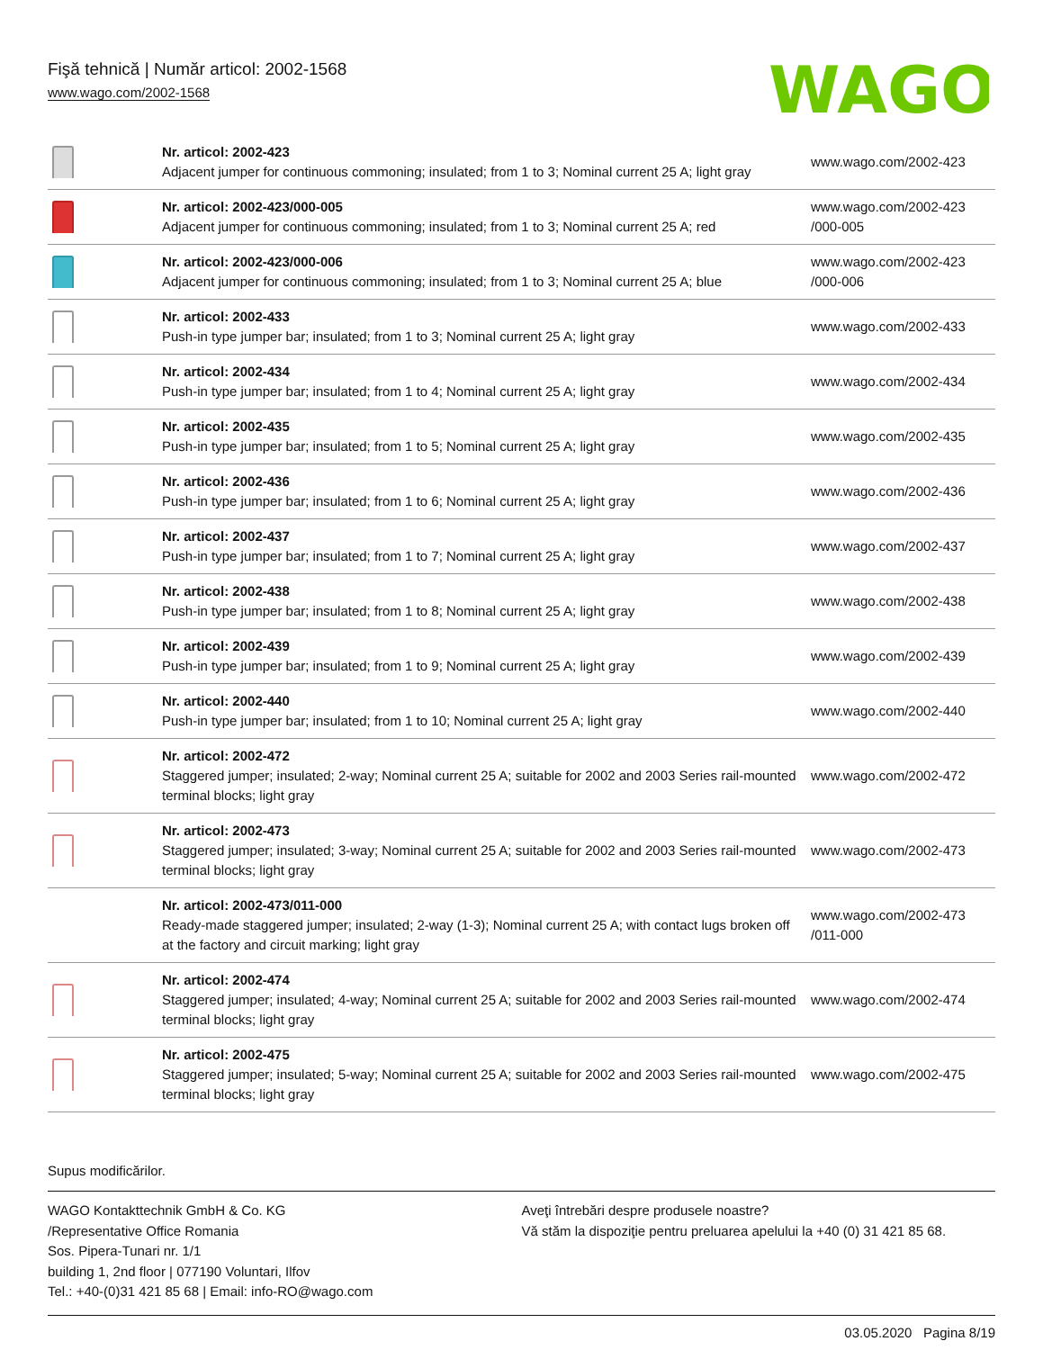Fişă tehnică | Număr articol: 2002-1568
www.wago.com/2002-1568
WAGO
| | Nr. articol: 2002-423 Adjacent jumper for continuous commoning; insulated; from 1 to 3; Nominal current 25 A; light gray | www.wago.com/2002-423 |
| | Nr. articol: 2002-423/000-005 Adjacent jumper for continuous commoning; insulated; from 1 to 3; Nominal current 25 A; red | www.wago.com/2002-423 /000-005 |
| | Nr. articol: 2002-423/000-006 Adjacent jumper for continuous commoning; insulated; from 1 to 3; Nominal current 25 A; blue | www.wago.com/2002-423 /000-006 |
| | Nr. articol: 2002-433 Push-in type jumper bar; insulated; from 1 to 3; Nominal current 25 A; light gray | www.wago.com/2002-433 |
| | Nr. articol: 2002-434 Push-in type jumper bar; insulated; from 1 to 4; Nominal current 25 A; light gray | www.wago.com/2002-434 |
| | Nr. articol: 2002-435 Push-in type jumper bar; insulated; from 1 to 5; Nominal current 25 A; light gray | www.wago.com/2002-435 |
| | Nr. articol: 2002-436 Push-in type jumper bar; insulated; from 1 to 6; Nominal current 25 A; light gray | www.wago.com/2002-436 |
| | Nr. articol: 2002-437 Push-in type jumper bar; insulated; from 1 to 7; Nominal current 25 A; light gray | www.wago.com/2002-437 |
| | Nr. articol: 2002-438 Push-in type jumper bar; insulated; from 1 to 8; Nominal current 25 A; light gray | www.wago.com/2002-438 |
| | Nr. articol: 2002-439 Push-in type jumper bar; insulated; from 1 to 9; Nominal current 25 A; light gray | www.wago.com/2002-439 |
| | Nr. articol: 2002-440 Push-in type jumper bar; insulated; from 1 to 10; Nominal current 25 A; light gray | www.wago.com/2002-440 |
| | Nr. articol: 2002-472 Staggered jumper; insulated; 2-way; Nominal current 25 A; suitable for 2002 and 2003 Series rail-mounted terminal blocks; light gray | www.wago.com/2002-472 |
| | Nr. articol: 2002-473 Staggered jumper; insulated; 3-way; Nominal current 25 A; suitable for 2002 and 2003 Series rail-mounted terminal blocks; light gray | www.wago.com/2002-473 |
| | Nr. articol: 2002-473/011-000 Ready-made staggered jumper; insulated; 2-way (1-3); Nominal current 25 A; with contact lugs broken off at the factory and circuit marking; light gray | www.wago.com/2002-473 /011-000 |
| | Nr. articol: 2002-474 Staggered jumper; insulated; 4-way; Nominal current 25 A; suitable for 2002 and 2003 Series rail-mounted terminal blocks; light gray | www.wago.com/2002-474 |
| | Nr. articol: 2002-475 Staggered jumper; insulated; 5-way; Nominal current 25 A; suitable for 2002 and 2003 Series rail-mounted terminal blocks; light gray | www.wago.com/2002-475 |
Supus modificărilor.
WAGO Kontakttechnik GmbH & Co. KG
/Representative Office Romania
Sos. Pipera-Tunari nr. 1/1
building 1, 2nd floor | 077190 Voluntari, Ilfov
Tel.: +40-(0)31 421 85 68 | Email: info-RO@wago.com
Aveţi întrebări despre produsele noastre?
Vă stăm la dispoziţie pentru preluarea apelului la +40 (0) 31 421 85 68.
03.05.2020 Pagina 8/19